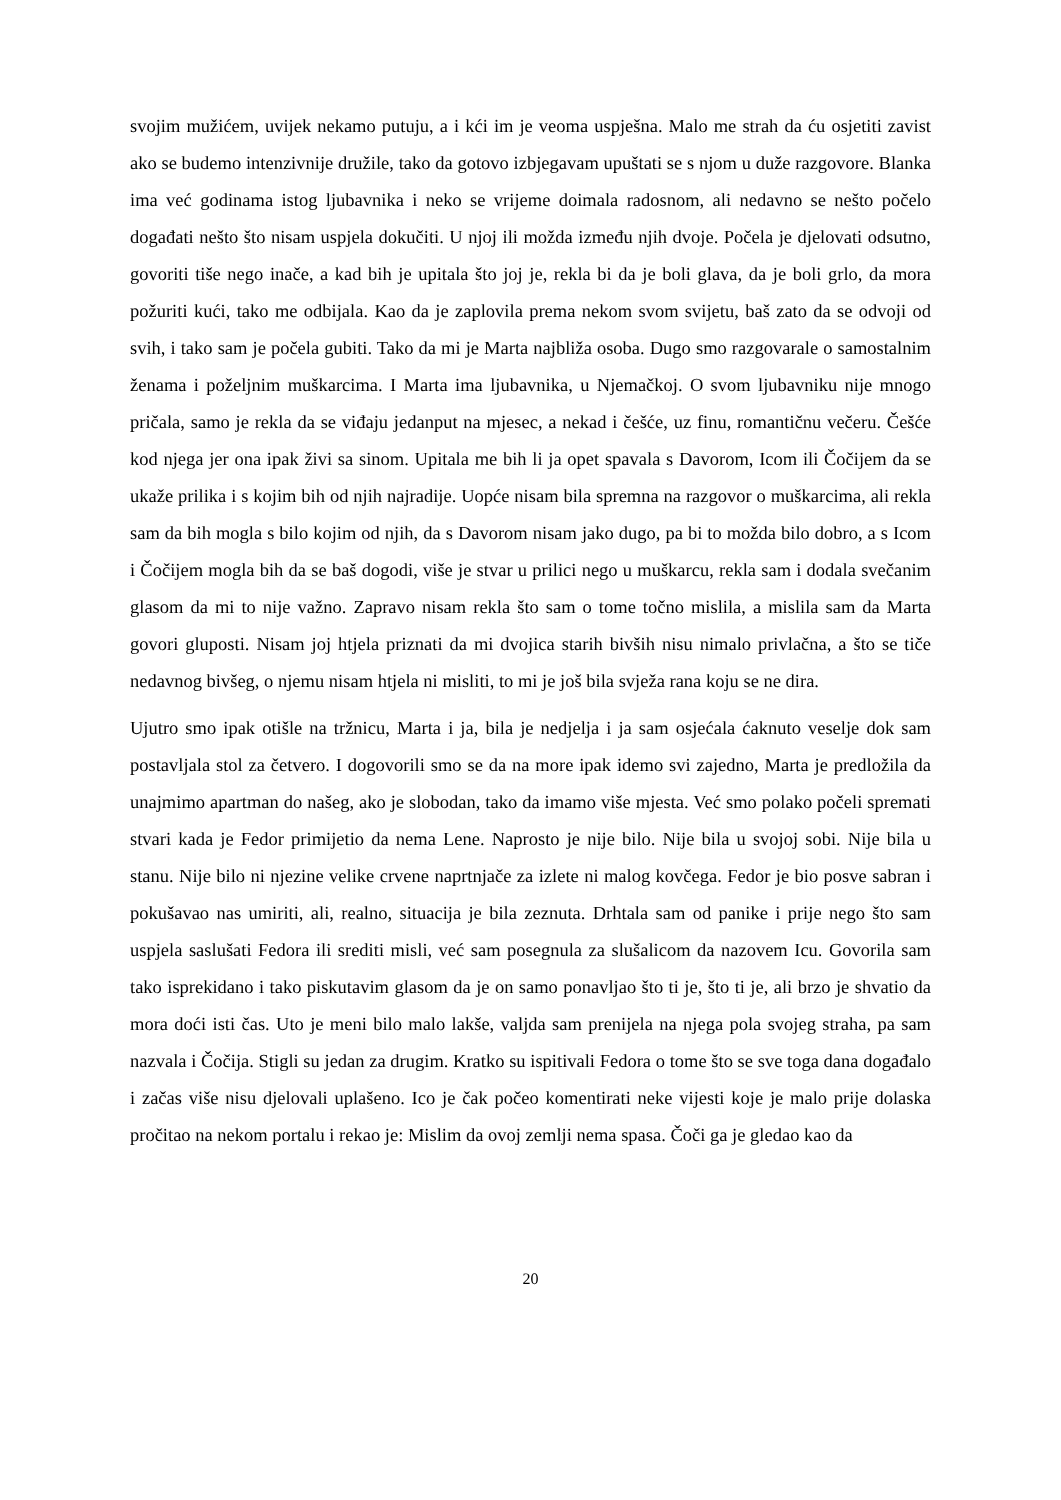svojim mužićem, uvijek nekamo putuju, a i kći im je veoma uspješna. Malo me strah da ću osjetiti zavist ako se budemo intenzivnije družile, tako da gotovo izbjegavam upuštati se s njom u duže razgovore. Blanka ima već godinama istog ljubavnika i neko se vrijeme doimala radosnom, ali nedavno se nešto počelo događati nešto što nisam uspjela dokučiti. U njoj ili možda između njih dvoje. Počela je djelovati odsutno, govoriti tiše nego inače, a kad bih je upitala što joj je, rekla bi da je boli glava, da je boli grlo, da mora požuriti kući, tako me odbijala. Kao da je zaplovila prema nekom svom svijetu, baš zato da se odvoji od svih, i tako sam je počela gubiti. Tako da mi je Marta najbliža osoba. Dugo smo razgovarale o samostalnim ženama i poželjnim muškarcima. I Marta ima ljubavnika, u Njemačkoj. O svom ljubavniku nije mnogo pričala, samo je rekla da se viđaju jedanput na mjesec, a nekad i češće, uz finu, romantičnu večeru. Češće kod njega jer ona ipak živi sa sinom. Upitala me bih li ja opet spavala s Davorom, Icom ili Čočijem da se ukaže prilika i s kojim bih od njih najradije. Uopće nisam bila spremna na razgovor o muškarcima, ali rekla sam da bih mogla s bilo kojim od njih, da s Davorom nisam jako dugo, pa bi to možda bilo dobro, a s Icom i Čočijem mogla bih da se baš dogodi, više je stvar u prilici nego u muškarcu, rekla sam i dodala svečanim glasom da mi to nije važno. Zapravo nisam rekla što sam o tome točno mislila, a mislila sam da Marta govori gluposti. Nisam joj htjela priznati da mi dvojica starih bivših nisu nimalo privlačna, a što se tiče nedavnog bivšeg, o njemu nisam htjela ni misliti, to mi je još bila svježa rana koju se ne dira.
Ujutro smo ipak otišle na tržnicu, Marta i ja, bila je nedjelja i ja sam osjećala ćaknuto veselje dok sam postavljala stol za četvero. I dogovorili smo se da na more ipak idemo svi zajedno, Marta je predložila da unajmimo apartman do našeg, ako je slobodan, tako da imamo više mjesta. Već smo polako počeli spremati stvari kada je Fedor primijetio da nema Lene. Naprosto je nije bilo. Nije bila u svojoj sobi. Nije bila u stanu. Nije bilo ni njezine velike crvene naprtnjače za izlete ni malog kovčega. Fedor je bio posve sabran i pokušavao nas umiriti, ali, realno, situacija je bila zeznuta. Drhtala sam od panike i prije nego što sam uspjela saslušati Fedora ili srediti misli, već sam posegnula za slušalicom da nazovem Icu. Govorila sam tako isprekidano i tako piskutavim glasom da je on samo ponavljao što ti je, što ti je, ali brzo je shvatio da mora doći isti čas. Uto je meni bilo malo lakše, valjda sam prenijela na njega pola svojeg straha, pa sam nazvala i Čočija. Stigli su jedan za drugim. Kratko su ispitivali Fedora o tome što se sve toga dana događalo i začas više nisu djelovali uplašeno. Ico je čak počeo komentirati neke vijesti koje je malo prije dolaska pročitao na nekom portalu i rekao je: Mislim da ovoj zemlji nema spasa. Čoči ga je gledao kao da
20